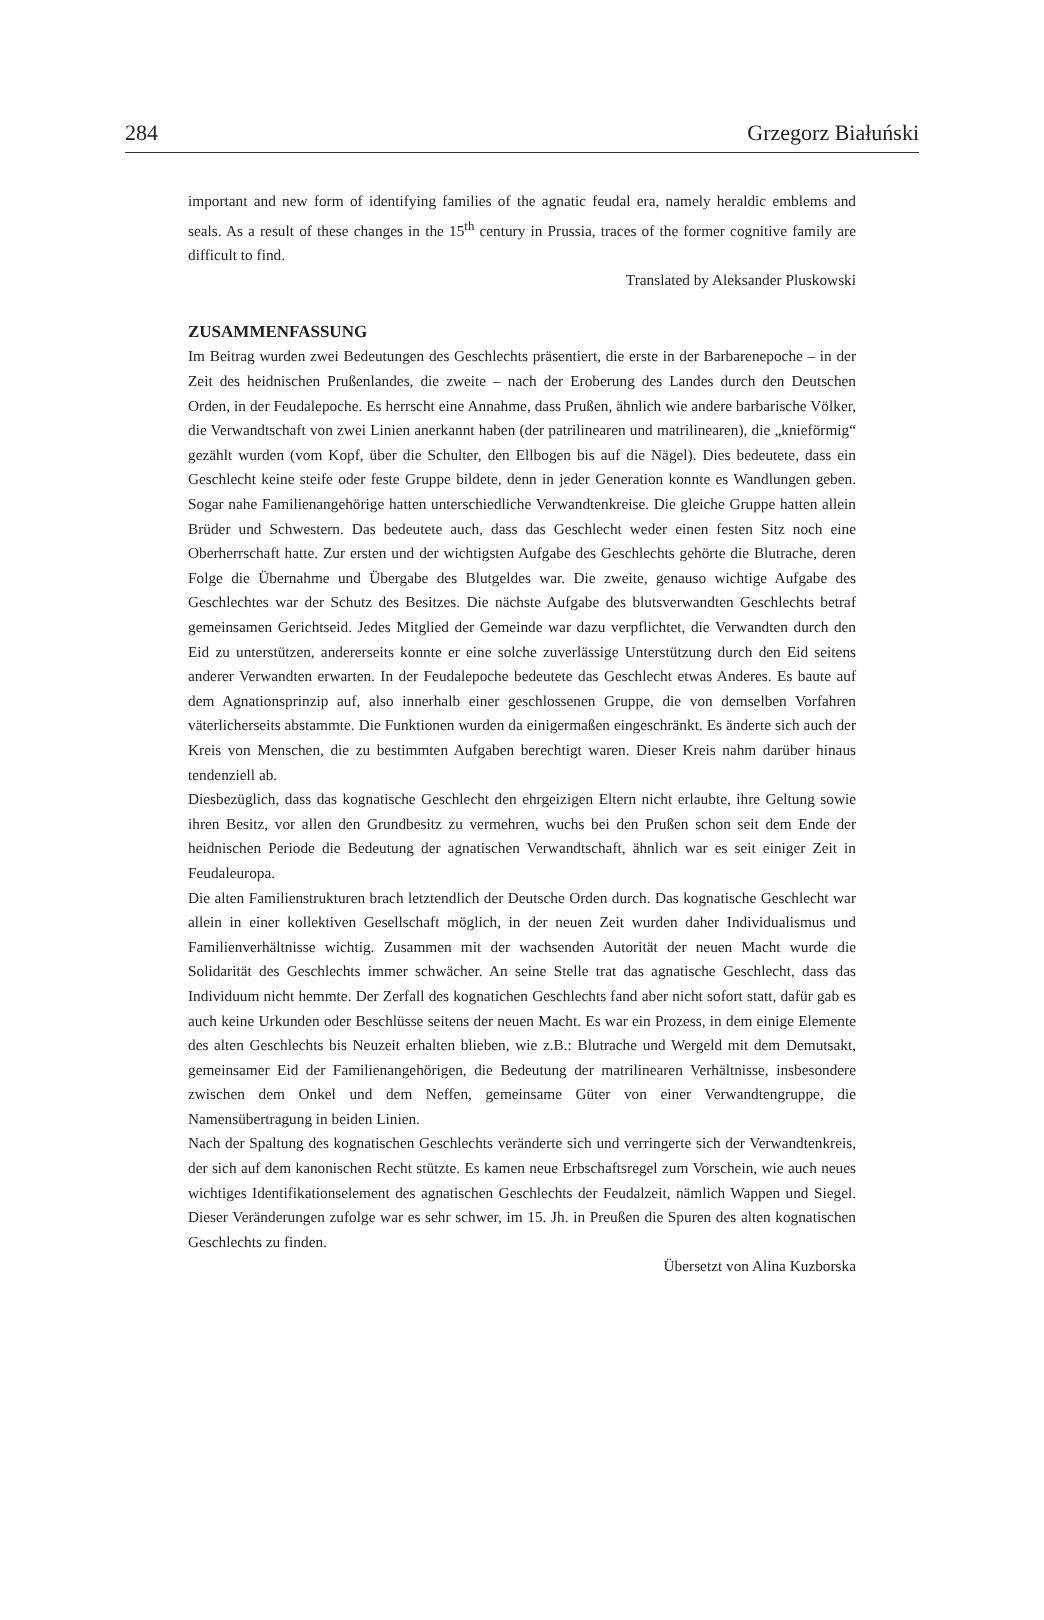284 Grzegorz Białuński
important and new form of identifying families of the agnatic feudal era, namely heraldic emblems and seals. As a result of these changes in the 15<sup>th</sup> century in Prussia, traces of the former cognitive family are difficult to find.
Translated by Aleksander Pluskowski
ZUSAMMENFASSUNG
Im Beitrag wurden zwei Bedeutungen des Geschlechts präsentiert, die erste in der Barbarenepoche – in der Zeit des heidnischen Prußenlandes, die zweite – nach der Eroberung des Landes durch den Deutschen Orden, in der Feudalepoche. Es herrscht eine Annahme, dass Prußen, ähnlich wie andere barbarische Völker, die Verwandtschaft von zwei Linien anerkannt haben (der patrilinearen und matrilinearen), die „knieförmig“ gezählt wurden (vom Kopf, über die Schulter, den Ellbogen bis auf die Nägel). Dies bedeutete, dass ein Geschlecht keine steife oder feste Gruppe bildete, denn in jeder Generation konnte es Wandlungen geben. Sogar nahe Familienangehörige hatten unterschiedliche Verwandtenkreise. Die gleiche Gruppe hatten allein Brüder und Schwestern. Das bedeutete auch, dass das Geschlecht weder einen festen Sitz noch eine Oberherrschaft hatte. Zur ersten und der wichtigsten Aufgabe des Geschlechts gehörte die Blutrache, deren Folge die Übernahme und Übergabe des Blutgeldes war. Die zweite, genauso wichtige Aufgabe des Geschlechtes war der Schutz des Besitzes. Die nächste Aufgabe des blutsverwandten Geschlechts betraf gemeinsamen Gerichtseid. Jedes Mitglied der Gemeinde war dazu verpflichtet, die Verwandten durch den Eid zu unterstützen, andererseits konnte er eine solche zuverlässige Unterstützung durch den Eid seitens anderer Verwandten erwarten. In der Feudalepoche bedeutete das Geschlecht etwas Anderes. Es baute auf dem Agnationsprinzip auf, also innerhalb einer geschlossenen Gruppe, die von demselben Vorfahren väterlicherseits abstammte. Die Funktionen wurden da einigermaßen eingeschränkt. Es änderte sich auch der Kreis von Menschen, die zu bestimmten Aufgaben berechtigt waren. Dieser Kreis nahm darüber hinaus tendenziell ab.
Diesbezüglich, dass das kognatische Geschlecht den ehrgeizigen Eltern nicht erlaubte, ihre Geltung sowie ihren Besitz, vor allen den Grundbesitz zu vermehren, wuchs bei den Prußen schon seit dem Ende der heidnischen Periode die Bedeutung der agnatischen Verwandtschaft, ähnlich war es seit einiger Zeit in Feudaleuropa.
Die alten Familienstrukturen brach letztendlich der Deutsche Orden durch. Das kognatische Geschlecht war allein in einer kollektiven Gesellschaft möglich, in der neuen Zeit wurden daher Individualismus und Familienverhältnisse wichtig. Zusammen mit der wachsenden Autorität der neuen Macht wurde die Solidarität des Geschlechts immer schwächer. An seine Stelle trat das agnatische Geschlecht, dass das Individuum nicht hemmte. Der Zerfall des kognatichen Geschlechts fand aber nicht sofort statt, dafür gab es auch keine Urkunden oder Beschlüsse seitens der neuen Macht. Es war ein Prozess, in dem einige Elemente des alten Geschlechts bis Neuzeit erhalten blieben, wie z.B.: Blutrache und Wergeld mit dem Demutsakt, gemeinsamer Eid der Familienangehörigen, die Bedeutung der matrilinearen Verhältnisse, insbesondere zwischen dem Onkel und dem Neffen, gemeinsame Güter von einer Verwandtengruppe, die Namensübertragung in beiden Linien.
Nach der Spaltung des kognatischen Geschlechts veränderte sich und verringerte sich der Verwandtenkreis, der sich auf dem kanonischen Recht stützte. Es kamen neue Erbschaftsregel zum Vorschein, wie auch neues wichtiges Identifikationselement des agnatischen Geschlechts der Feudalzeit, nämlich Wappen und Siegel. Dieser Veränderungen zufolge war es sehr schwer, im 15. Jh. in Preußen die Spuren des alten kognatischen Geschlechts zu finden.
Übersetzt von Alina Kuzborska